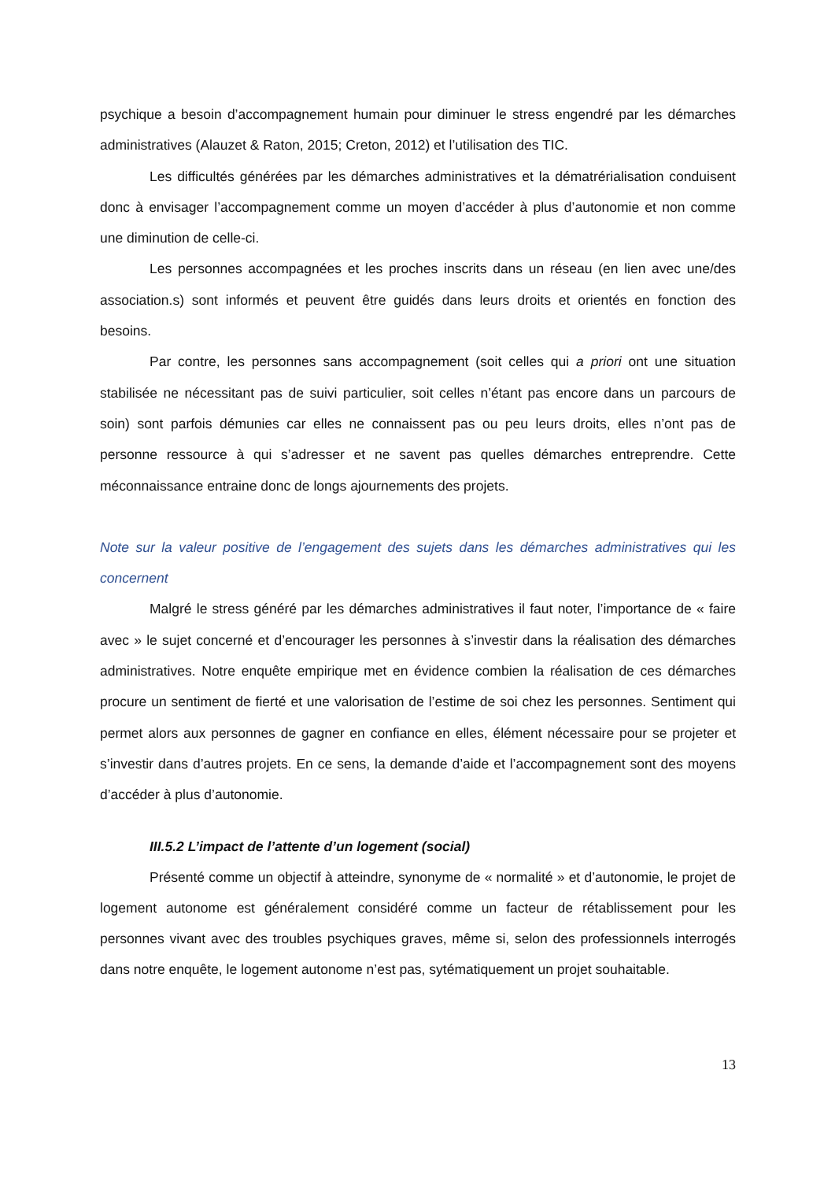psychique a besoin d’accompagnement humain pour diminuer le stress engendré par les démarches administratives (Alauzet & Raton, 2015; Creton, 2012) et l’utilisation des TIC.
Les difficultés générées par les démarches administratives et la dématrérialisation conduisent donc à envisager l’accompagnement comme un moyen d’accéder à plus d’autonomie et non comme une diminution de celle-ci.
Les personnes accompagnées et les proches inscrits dans un réseau (en lien avec une/des association.s) sont informés et peuvent être guidés dans leurs droits et orientés en fonction des besoins.
Par contre, les personnes sans accompagnement (soit celles qui a priori ont une situation stabilisée ne nécessitant pas de suivi particulier, soit celles n’étant pas encore dans un parcours de soin) sont parfois démunies car elles ne connaissent pas ou peu leurs droits, elles n’ont pas de personne ressource à qui s’adresser et ne savent pas quelles démarches entreprendre. Cette méconnaissance entraine donc de longs ajournements des projets.
Note sur la valeur positive de l’engagement des sujets dans les démarches administratives qui les concernent
Malgré le stress généré par les démarches administratives il faut noter, l’importance de « faire avec » le sujet concerné et d’encourager les personnes à s’investir dans la réalisation des démarches administratives. Notre enquête empirique met en évidence combien la réalisation de ces démarches procure un sentiment de fierté et une valorisation de l’estime de soi chez les personnes. Sentiment qui permet alors aux personnes de gagner en confiance en elles, élément nécessaire pour se projeter et s’investir dans d’autres projets. En ce sens, la demande d’aide et l’accompagnement sont des moyens d’accéder à plus d’autonomie.
III.5.2 L’impact de l’attente d’un logement (social)
Présenté comme un objectif à atteindre, synonyme de « normalité » et d’autonomie, le projet de logement autonome est généralement considéré comme un facteur de rétablissement pour les personnes vivant avec des troubles psychiques graves, même si, selon des professionnels interrogés dans notre enquête, le logement autonome n’est pas, sytématiquement un projet souhaitable.
13